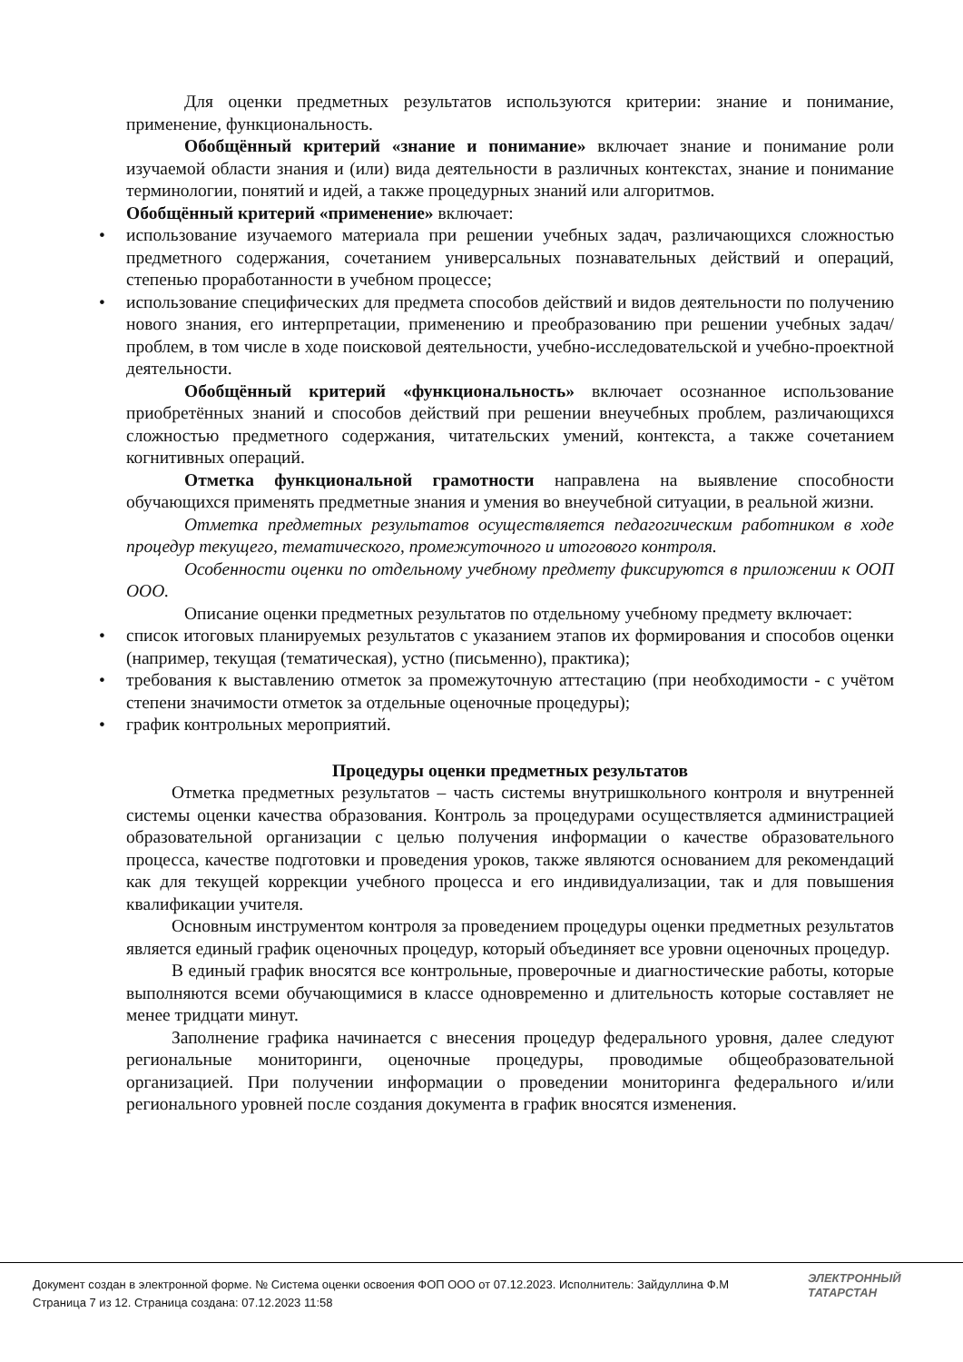Для оценки предметных результатов используются критерии: знание и понимание, применение, функциональность.
Обобщённый критерий «знание и понимание» включает знание и понимание роли изучаемой области знания и (или) вида деятельности в различных контекстах, знание и понимание терминологии, понятий и идей, а также процедурных знаний или алгоритмов.
Обобщённый критерий «применение» включает:
•
использование изучаемого материала при решении учебных задач, различающихся сложностью предметного содержания, сочетанием универсальных познавательных действий и операций, степенью проработанности в учебном процессе;
•
использование специфических для предмета способов действий и видов деятельности по получению нового знания, его интерпретации, применению и преобразованию при решении учебных задач/проблем, в том числе в ходе поисковой деятельности, учебно-исследовательской и учебно-проектной деятельности.
Обобщённый критерий «функциональность» включает осознанное использование приобретённых знаний и способов действий при решении внеучебных проблем, различающихся сложностью предметного содержания, читательских умений, контекста, а также сочетанием когнитивных операций.
Отметка функциональной грамотности направлена на выявление способности обучающихся применять предметные знания и умения во внеучебной ситуации, в реальной жизни.
Отметка предметных результатов осуществляется педагогическим работником в ходе процедур текущего, тематического, промежуточного и итогового контроля.
Особенности оценки по отдельному учебному предмету фиксируются в приложении к ООП ООО.
Описание оценки предметных результатов по отдельному учебному предмету включает:
•
список итоговых планируемых результатов с указанием этапов их формирования и способов оценки (например, текущая (тематическая), устно (письменно), практика);
•
требования к выставлению отметок за промежуточную аттестацию (при необходимости - с учётом степени значимости отметок за отдельные оценочные процедуры);
•
график контрольных мероприятий.
Процедуры оценки предметных результатов
Отметка предметных результатов – часть системы внутришкольного контроля и внутренней системы оценки качества образования. Контроль за процедурами осуществляется администрацией образовательной организации с целью получения информации о качестве образовательного процесса, качестве подготовки и проведения уроков, также являются основанием для рекомендаций как для текущей коррекции учебного процесса и его индивидуализации, так и для повышения квалификации учителя.
Основным инструментом контроля за проведением процедуры оценки предметных результатов является единый график оценочных процедур, который объединяет все уровни оценочных процедур.
В единый график вносятся все контрольные, проверочные и диагностические работы, которые выполняются всеми обучающимися в классе одновременно и длительность которые составляет не менее тридцати минут.
Заполнение графика начинается с внесения процедур федерального уровня, далее следуют региональные мониторинги, оценочные процедуры, проводимые общеобразовательной организацией. При получении информации о проведении мониторинга федерального и/или регионального уровней после создания документа в график вносятся изменения.
Документ создан в электронной форме. № Система оценки освоения ФОП ООО от 07.12.2023. Исполнитель: Зайдуллина Ф.М
Страница 7 из 12. Страница создана: 07.12.2023 11:58
ЭЛЕКТРОННЫЙ
ТАТАРСТАН